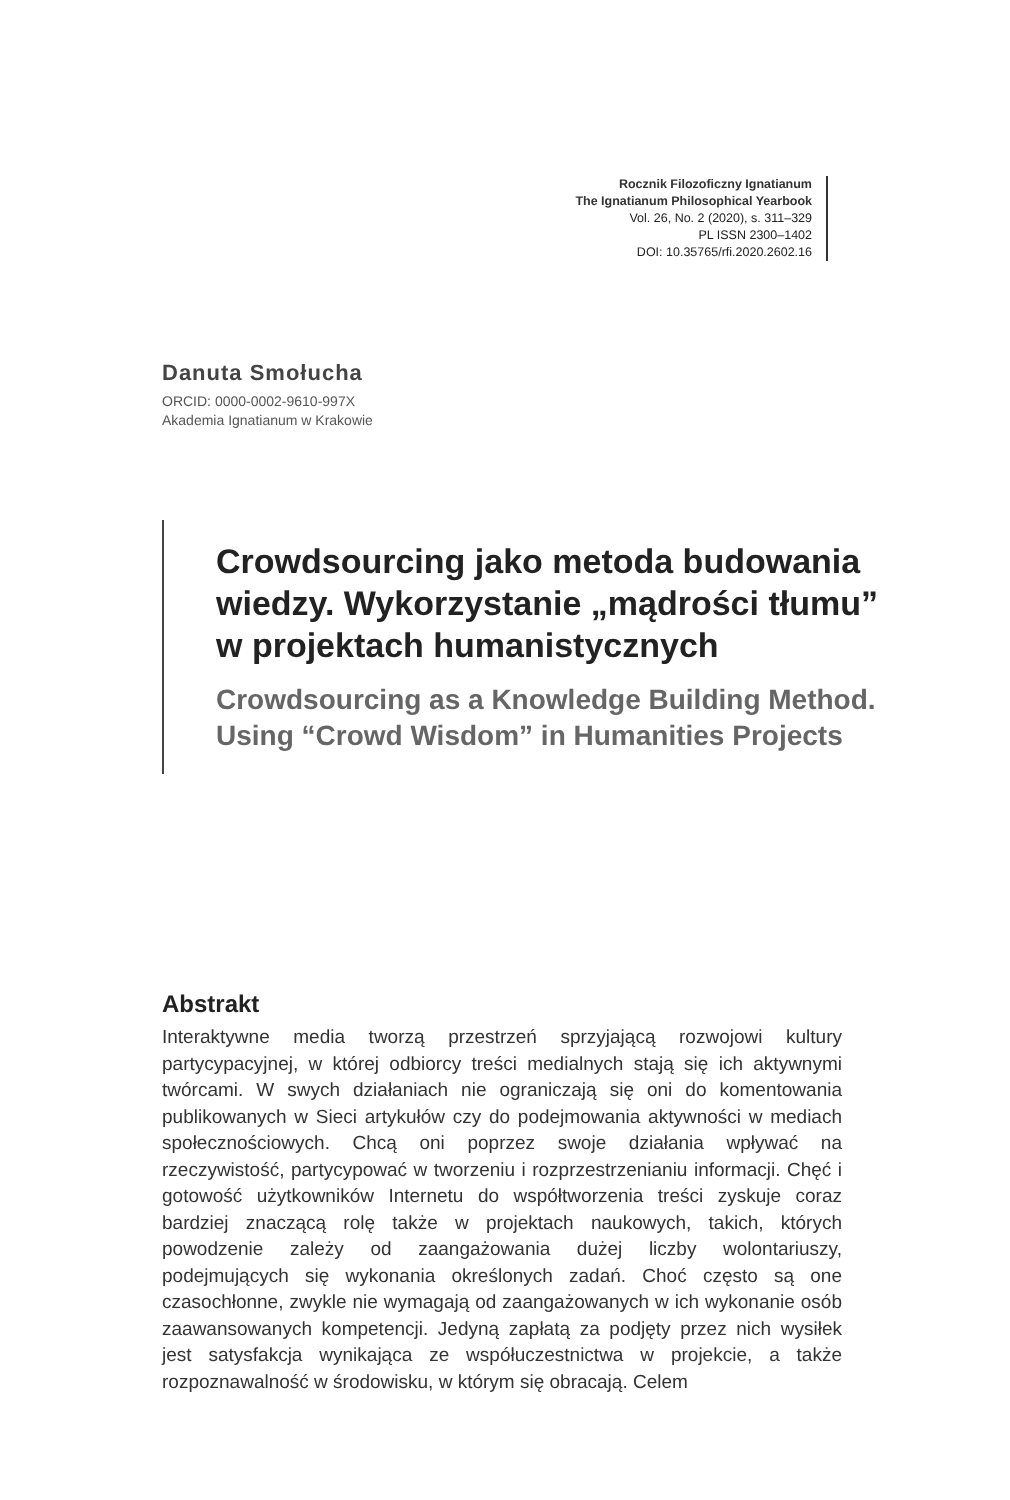Rocznik Filozoficzny Ignatianum
The Ignatianum Philosophical Yearbook
Vol. 26, No. 2 (2020), s. 311–329
PL ISSN 2300–1402
DOI: 10.35765/rfi.2020.2602.16
Danuta Smołucha
ORCID: 0000-0002-9610-997X
Akademia Ignatianum w Krakowie
Crowdsourcing jako metoda budowania wiedzy. Wykorzystanie „mądrości tłumu” w projektach humanistycznych
Crowdsourcing as a Knowledge Building Method. Using “Crowd Wisdom” in Humanities Projects
Abstrakt
Interaktywne media tworzą przestrzeń sprzyjającą rozwojowi kultury partycypacyjnej, w której odbiorcy treści medialnych stają się ich aktywnymi twórcami. W swych działaniach nie ograniczają się oni do komentowania publikowanych w Sieci artykułów czy do podejmowania aktywności w mediach społecznościowych. Chcą oni poprzez swoje działania wpływać na rzeczywistość, partycypować w tworzeniu i rozprzestrzenianiu informacji. Chęć i gotowość użytkowników Internetu do współtworzenia treści zyskuje coraz bardziej znaczącą rolę także w projektach naukowych, takich, których powodzenie zależy od zaangażowania dużej liczby wolontariuszy, podejmujących się wykonania określonych zadań. Choć często są one czasochłonne, zwykle nie wymagają od zaangażowanych w ich wykonanie osób zaawansowanych kompetencji. Jedyną zapłatą za podjęty przez nich wysiłek jest satysfakcja wynikająca ze współuczestnictwa w projekcie, a także rozpoznawalność w środowisku, w którym się obracają. Celem